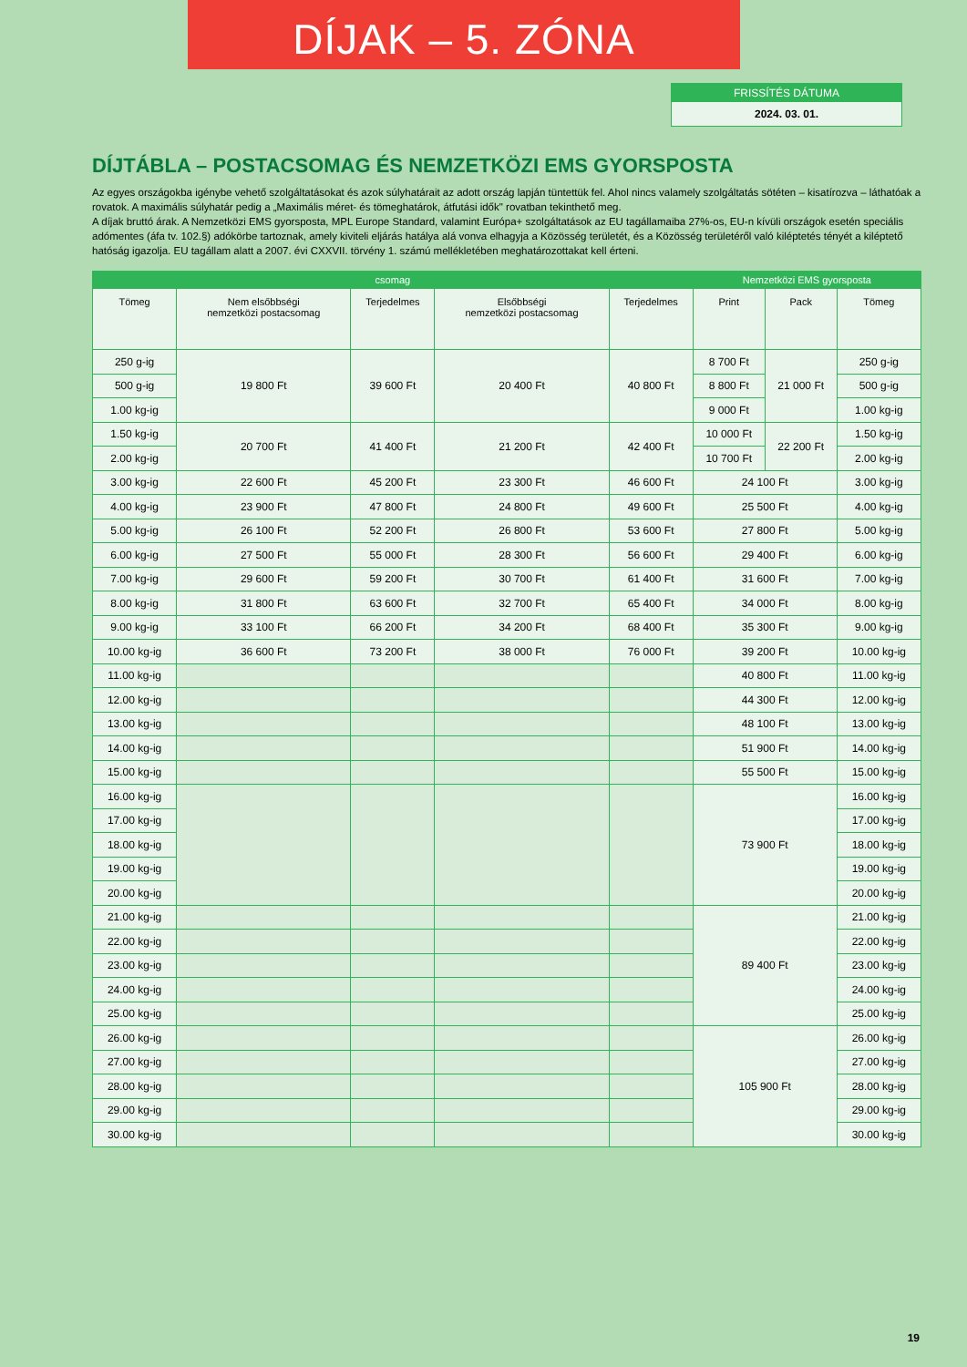DÍJAK – 5. ZÓNA
FRISSÍTÉS DÁTUMA
2024. 03. 01.
DÍJTÁBLA – POSTACSOMAG ÉS NEMZETKÖZI EMS GYORSPOSTA
Az egyes országokba igénybe vehető szolgáltatásokat és azok súlyhatárait az adott ország lapján tüntettük fel. Ahol nincs valamely szolgáltatás sötéten – kisatírozva – láthatóak a rovatok. A maximális súlyhatár pedig a „Maximális méret- és tömeghatárok, átfutási idők" rovatban tekinthető meg.
A díjak bruttó árak. A Nemzetközi EMS gyorsposta, MPL Europe Standard, valamint Európa+ szolgáltatások az EU tagállamaiba 27%-os, EU-n kívüli országok esetén speciális adómentes (áfa tv. 102.§) adókörbe tartoznak, amely kiviteli eljárás hatálya alá vonva elhagyja a Közösség területét, és a Közösség területéről való kiléptetés tényét a kiléptető hatóság igazolja. EU tagállam alatt a 2007. évi CXXVII. törvény 1. számú mellékletében meghatározottakat kell érteni.
| csomag | | | | | Nemzetközi EMS gyorsposta | | |
| --- | --- | --- | --- | --- | --- | --- | --- |
| Tömeg | Nem elsőbbségi nemzetközi postacsomag | Terjedelmes | Elsőbbségi nemzetközi postacsomag | Terjedelmes | Print | Pack | Tömeg |
| 250 g-ig | 19 800 Ft | 39 600 Ft | 20 400 Ft | 40 800 Ft | 8 700 Ft | 21 000 Ft | 250 g-ig |
| 500 g-ig | | | | | 8 800 Ft | | 500 g-ig |
| 1.00 kg-ig | | | | | 9 000 Ft | | 1.00 kg-ig |
| 1.50 kg-ig | 20 700 Ft | 41 400 Ft | 21 200 Ft | 42 400 Ft | 10 000 Ft | 22 200 Ft | 1.50 kg-ig |
| 2.00 kg-ig | | | | | 10 700 Ft | | 2.00 kg-ig |
| 3.00 kg-ig | 22 600 Ft | 45 200 Ft | 23 300 Ft | 46 600 Ft | 24 100 Ft | | 3.00 kg-ig |
| 4.00 kg-ig | 23 900 Ft | 47 800 Ft | 24 800 Ft | 49 600 Ft | 25 500 Ft | | 4.00 kg-ig |
| 5.00 kg-ig | 26 100 Ft | 52 200 Ft | 26 800 Ft | 53 600 Ft | 27 800 Ft | | 5.00 kg-ig |
| 6.00 kg-ig | 27 500 Ft | 55 000 Ft | 28 300 Ft | 56 600 Ft | 29 400 Ft | | 6.00 kg-ig |
| 7.00 kg-ig | 29 600 Ft | 59 200 Ft | 30 700 Ft | 61 400 Ft | 31 600 Ft | | 7.00 kg-ig |
| 8.00 kg-ig | 31 800 Ft | 63 600 Ft | 32 700 Ft | 65 400 Ft | 34 000 Ft | | 8.00 kg-ig |
| 9.00 kg-ig | 33 100 Ft | 66 200 Ft | 34 200 Ft | 68 400 Ft | 35 300 Ft | | 9.00 kg-ig |
| 10.00 kg-ig | 36 600 Ft | 73 200 Ft | 38 000 Ft | 76 000 Ft | 39 200 Ft | | 10.00 kg-ig |
| 11.00 kg-ig | | | | | 40 800 Ft | | 11.00 kg-ig |
| 12.00 kg-ig | | | | | 44 300 Ft | | 12.00 kg-ig |
| 13.00 kg-ig | | | | | 48 100 Ft | | 13.00 kg-ig |
| 14.00 kg-ig | | | | | 51 900 Ft | | 14.00 kg-ig |
| 15.00 kg-ig | | | | | 55 500 Ft | | 15.00 kg-ig |
| 16.00 kg-ig | | | | | 73 900 Ft | | 16.00 kg-ig |
| 17.00 kg-ig | | | | | | | 17.00 kg-ig |
| 18.00 kg-ig | | | | | | | 18.00 kg-ig |
| 19.00 kg-ig | | | | | | | 19.00 kg-ig |
| 20.00 kg-ig | | | | | | | 20.00 kg-ig |
| 21.00 kg-ig | | | | | 89 400 Ft | | 21.00 kg-ig |
| 22.00 kg-ig | | | | | | | 22.00 kg-ig |
| 23.00 kg-ig | | | | | | | 23.00 kg-ig |
| 24.00 kg-ig | | | | | | | 24.00 kg-ig |
| 25.00 kg-ig | | | | | | | 25.00 kg-ig |
| 26.00 kg-ig | | | | | 105 900 Ft | | 26.00 kg-ig |
| 27.00 kg-ig | | | | | | | 27.00 kg-ig |
| 28.00 kg-ig | | | | | | | 28.00 kg-ig |
| 29.00 kg-ig | | | | | | | 29.00 kg-ig |
| 30.00 kg-ig | | | | | | | 30.00 kg-ig |
19